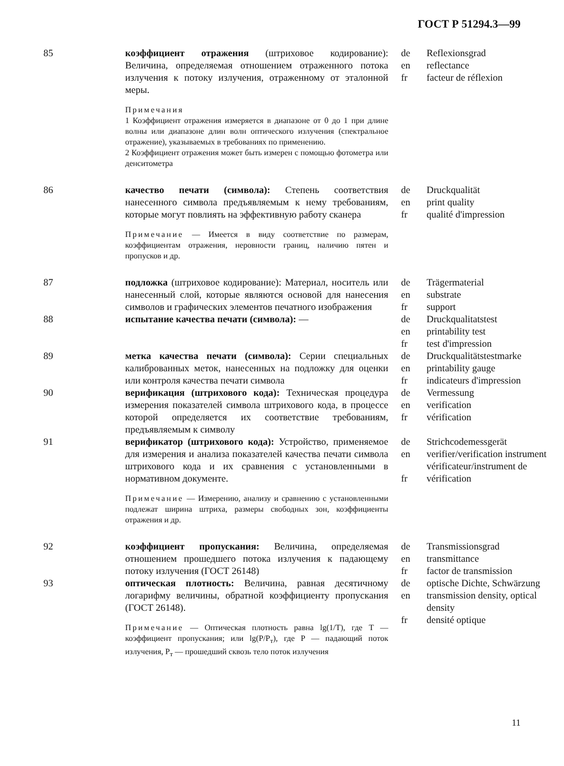ГОСТ Р 51294.3—99
85
коэффициент отражения (штриховое кодирование): Величина, определяемая отношением отраженного потока излучения к потоку излучения, отраженному от эталонной меры.
Примечания
1 Коэффициент отражения измеряется в диапазоне от 0 до 1 при длине волны или диапазоне длин волн оптического излучения (спектральное отражение), указываемых в требованиях по применению.
2 Коэффициент отражения может быть измерен с помощью фотометра или денситометра
de
en
fr
Reflexionsgrad
reflectance
facteur de réflexion
86
качество печати (символа): Степень соответствия нанесенного символа предъявляемым к нему требованиям, которые могут повлиять на эффективную работу сканера
Примечание — Имеется в виду соответствие по размерам, коэффициентам отражения, неровности границ, наличию пятен и пропусков и др.
de
en
fr
Druckqualität
print quality
qualité d'impression
87
подложка (штриховое кодирование): Материал, носитель или нанесенный слой, которые являются основой для нанесения символов и графических элементов печатного изображения
de
en
fr
Trägermaterial
substrate
support
88
испытание качества печати (символа): —
de
en
fr
Druckqualitatstest
printability test
test d'impression
89
метка качества печати (символа): Серии специальных калиброванных меток, нанесенных на подложку для оценки или контроля качества печати символа
de
en
fr
Druckqualitätstestmarke
printability gauge
indicateurs d'impression
90
верификация (штрихового кода): Техническая процедура измерения показателей символа штрихового кода, в процессе которой определяется их соответствие требованиям, предъявляемым к символу
de
en
fr
Vermessung
verification
vérification
91
верификатор (штрихового кода): Устройство, применяемое для измерения и анализа показателей качества печати символа штрихового кода и их сравнения с установленными в нормативном документе.
Примечание — Измерению, анализу и сравнению с установленными подлежат ширина штриха, размеры свободных зон, коэффициенты отражения и др.
de
en
fr
Strichcodemessgerät
verifier/verification instrument
vérificateur/instrument de vérification
92
коэффициент пропускания: Величина, определяемая отношением прошедшего потока излучения к падающему потоку излучения (ГОСТ 26148)
de
en
fr
Transmissionsgrad
transmittance
factor de transmission
93
оптическая плотность: Величина, равная десятичному логарифму величины, обратной коэффициенту пропускания (ГОСТ 26148).
Примечание — Оптическая плотность равна lg(1/T), где T — коэффициент пропускания; или lg(P/P<sub>т</sub>), где P — падающий поток излучения, P<sub>т</sub> — прошедший сквозь тело поток излучения
de
en
fr
optische Dichte, Schwärzung
transmission density, optical density
densité optique
11